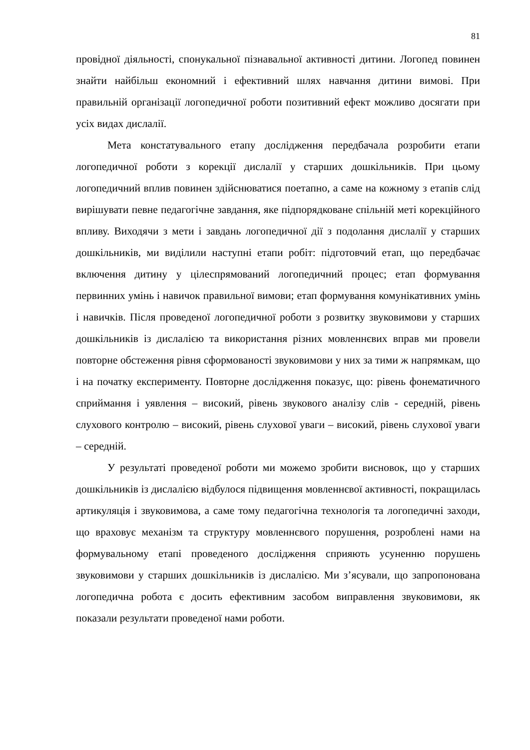81
провідної діяльності, спонукальної пізнавальної активності дитини. Логопед повинен знайти найбільш економний і ефективний шлях навчання дитини вимові. При правильній організації логопедичної роботи позитивний ефект можливо досягати при усіх видах дислалії.
Мета констатувального етапу дослідження передбачала розробити етапи логопедичної роботи з корекції дислалії у старших дошкільників. При цьому логопедичний вплив повинен здійснюватися поетапно, а саме на кожному з етапів слід вирішувати певне педагогічне завдання, яке підпорядковане спільній меті корекційного впливу. Виходячи з мети і завдань логопедичної дії з подолання дислалії у старших дошкільників, ми виділили наступні етапи робіт: підготовчий етап, що передбачає включення дитину у цілеспрямований логопедичний процес; етап формування первинних умінь і навичок правильної вимови; етап формування комунікативних умінь і навичків. Після проведеної логопедичної роботи з розвитку звуковимови у старших дошкільників із дислалією та використання різних мовленнєвих вправ ми провели повторне обстеження рівня сформованості звуковимови у них за тими ж напрямкам, що і на початку експерименту. Повторне дослідження показує, що: рівень фонематичного сприймання і уявлення – високий, рівень звукового аналізу слів - середній, рівень слухового контролю – високий, рівень слухової уваги – високий, рівень слухової уваги – середній.
У результаті проведеної роботи ми можемо зробити висновок, що у старших дошкільників із дислалією відбулося підвищення мовленнєвої активності, покращилась артикуляція і звуковимова, а саме тому педагогічна технологія та логопедичні заходи, що враховує механізм та структуру мовленнєвого порушення, розроблені нами на формувальному етапі проведеного дослідження сприяють усуненню порушень звуковимови у старших дошкільників із дислалією. Ми з’ясували, що запропонована логопедична робота є досить ефективним засобом виправлення звуковимови, як показали результати проведеної нами роботи.